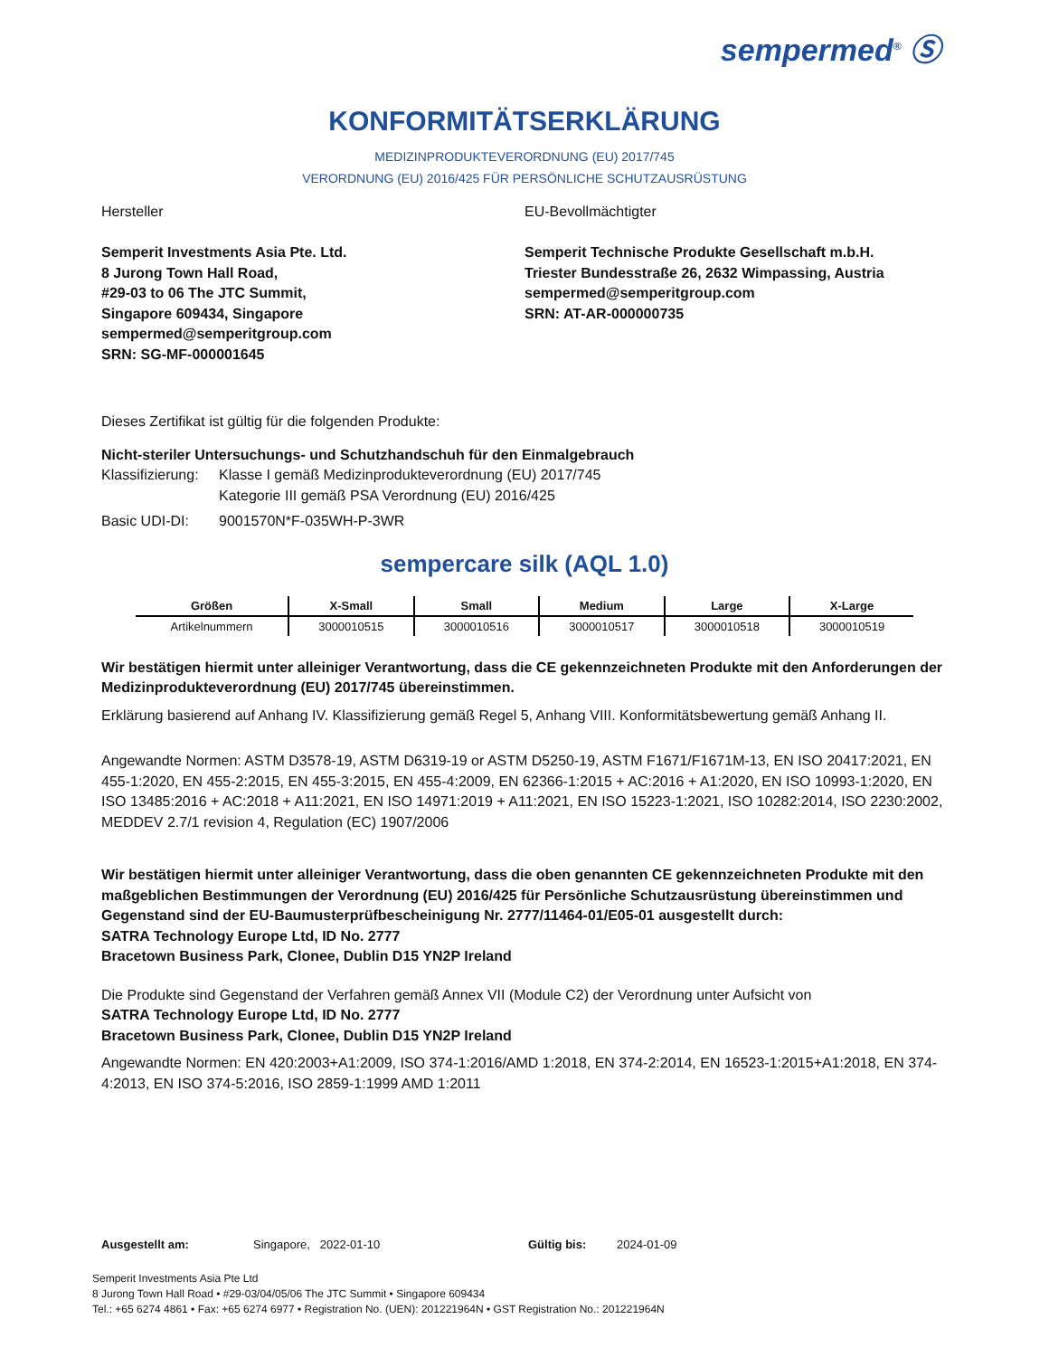sempermed<sup>®</sup> Ⓢ
KONFORMITÄTSERKLÄRUNG
MEDIZINPRODUKTEVERORDNUNG (EU) 2017/745
VERORDNUNG (EU) 2016/425 FÜR PERSÖNLICHE SCHUTZAUSRÜSTUNG
Hersteller
Semperit Investments Asia Pte. Ltd.
8 Jurong Town Hall Road,
#29-03 to 06 The JTC Summit,
Singapore 609434, Singapore
sempermed@semperitgroup.com
SRN: SG-MF-000001645
EU-Bevollmächtigter
Semperit Technische Produkte Gesellschaft m.b.H.
Triester Bundesstraße 26, 2632 Wimpassing, Austria
sempermed@semperitgroup.com
SRN: AT-AR-000000735
Dieses Zertifikat ist gültig für die folgenden Produkte:
Nicht-steriler Untersuchungs- und Schutzhandschuh für den Einmalgebrauch
Klassifizierung: Klasse I gemäß Medizinprodukteverordnung (EU) 2017/745
Kategorie III gemäß PSA Verordnung (EU) 2016/425
Basic UDI-DI: 9001570N*F-035WH-P-3WR
sempercare silk (AQL 1.0)
| Größen | X-Small | Small | Medium | Large | X-Large |
| --- | --- | --- | --- | --- | --- |
| Artikelnummern | 3000010515 | 3000010516 | 3000010517 | 3000010518 | 3000010519 |
Wir bestätigen hiermit unter alleiniger Verantwortung, dass die CE gekennzeichneten Produkte mit den Anforderungen der Medizinprodukteverordnung (EU) 2017/745 übereinstimmen.
Erklärung basierend auf Anhang IV. Klassifizierung gemäß Regel 5, Anhang VIII. Konformitätsbewertung gemäß Anhang II.
Angewandte Normen: ASTM D3578-19, ASTM D6319-19 or ASTM D5250-19, ASTM F1671/F1671M-13, EN ISO 20417:2021, EN 455-1:2020, EN 455-2:2015, EN 455-3:2015, EN 455-4:2009, EN 62366-1:2015 + AC:2016 + A1:2020, EN ISO 10993-1:2020, EN ISO 13485:2016 + AC:2018 + A11:2021, EN ISO 14971:2019 + A11:2021, EN ISO 15223-1:2021, ISO 10282:2014, ISO 2230:2002, MEDDEV 2.7/1 revision 4, Regulation (EC) 1907/2006
Wir bestätigen hiermit unter alleiniger Verantwortung, dass die oben genannten CE gekennzeichneten Produkte mit den maßgeblichen Bestimmungen der Verordnung (EU) 2016/425 für Persönliche Schutzausrüstung übereinstimmen und Gegenstand sind der EU-Baumusterprüfbescheinigung Nr. 2777/11464-01/E05-01 ausgestellt durch:
SATRA Technology Europe Ltd, ID No. 2777
Bracetown Business Park, Clonee, Dublin D15 YN2P Ireland
Die Produkte sind Gegenstand der Verfahren gemäß Annex VII (Module C2) der Verordnung unter Aufsicht von
SATRA Technology Europe Ltd, ID No. 2777
Bracetown Business Park, Clonee, Dublin D15 YN2P Ireland
Angewandte Normen: EN 420:2003+A1:2009, ISO 374-1:2016/AMD 1:2018, EN 374-2:2014, EN 16523-1:2015+A1:2018, EN 374-4:2013, EN ISO 374-5:2016, ISO 2859-1:1999 AMD 1:2011
Ausgestellt am: Singapore, 2022-01-10 Gültig bis: 2024-01-09
Semperit Investments Asia Pte Ltd
8 Jurong Town Hall Road • #29-03/04/05/06 The JTC Summit • Singapore 609434
Tel.: +65 6274 4861 • Fax: +65 6274 6977 • Registration No. (UEN): 201221964N • GST Registration No.: 201221964N